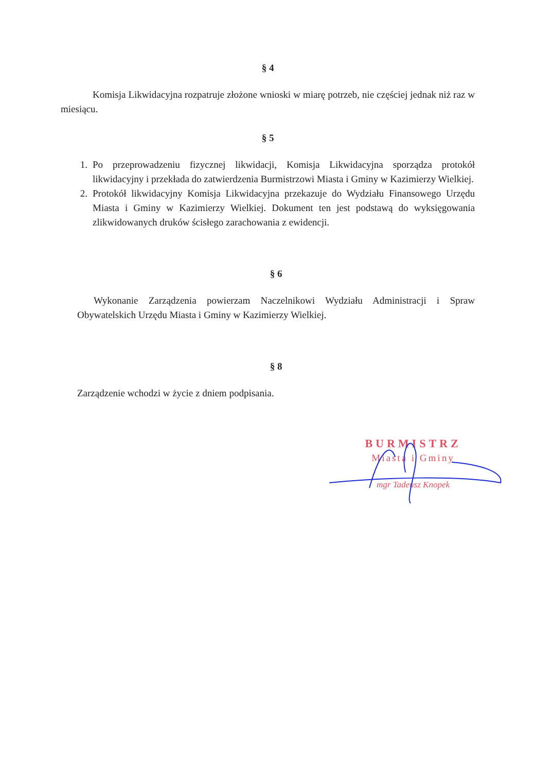§ 4
Komisja Likwidacyjna rozpatruje złożone wnioski w miarę potrzeb, nie częściej jednak niż raz w miesiącu.
§ 5
1. Po przeprowadzeniu fizycznej likwidacji, Komisja Likwidacyjna sporządza protokół likwidacyjny i przekłada do zatwierdzenia Burmistrzowi Miasta i Gminy w Kazimierzy Wielkiej.
2. Protokół likwidacyjny Komisja Likwidacyjna przekazuje do Wydziału Finansowego Urzędu Miasta i Gminy w Kazimierzy Wielkiej. Dokument ten jest podstawą do wyksięgowania zlikwidowanych druków ścisłego zarachowania z ewidencji.
§ 6
Wykonanie Zarządzenia powierzam Naczelnikowi Wydziału Administracji i Spraw Obywatelskich Urzędu Miasta i Gminy w Kazimierzy Wielkiej.
§ 8
Zarządzenie wchodzi w życie z dniem podpisania.
BURMISTRZ
Miasta i Gminy
mgr Tadeusz Knopek